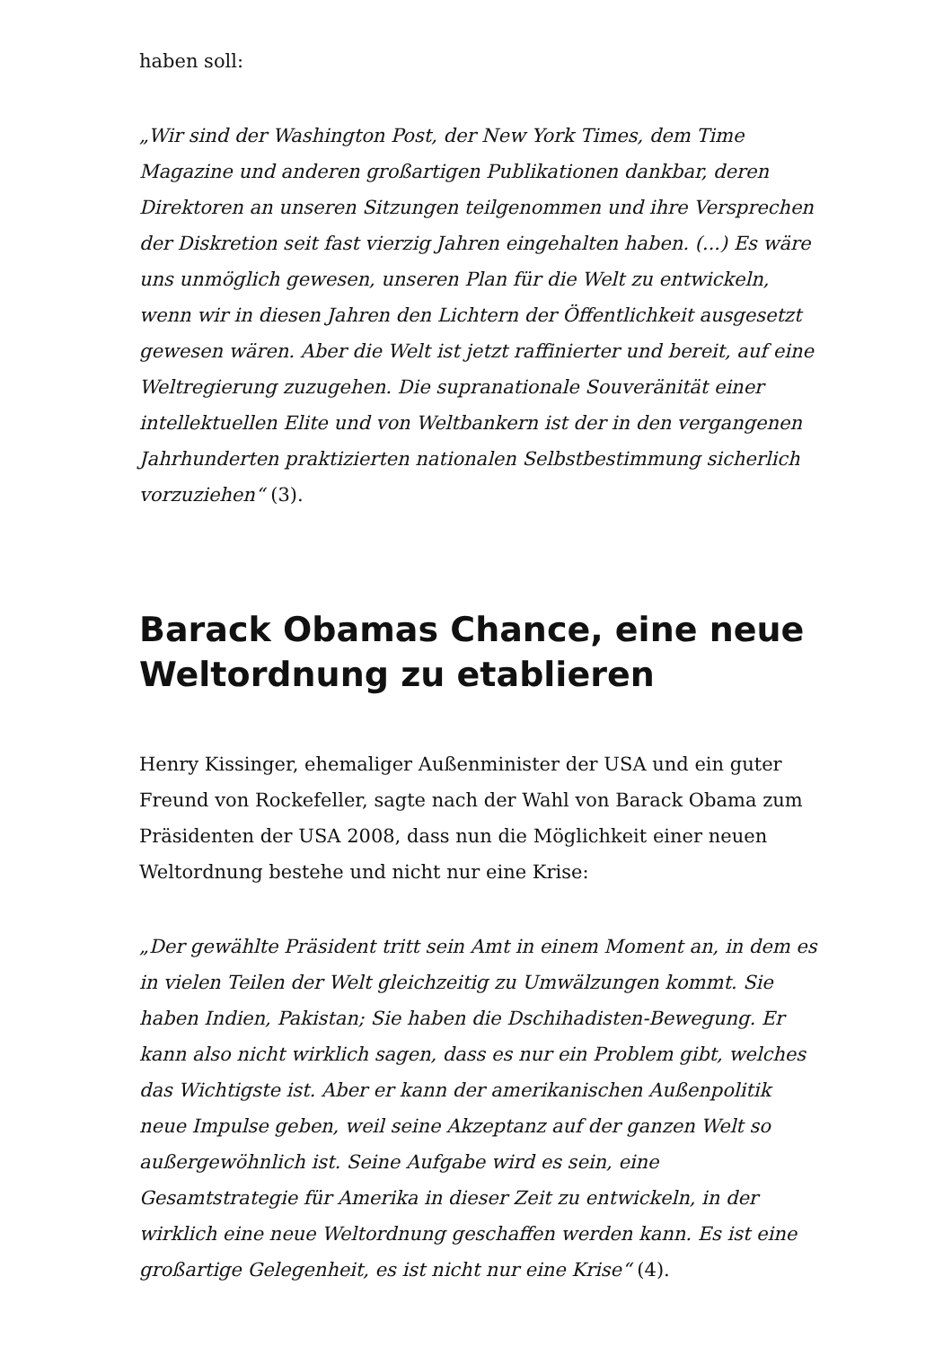haben soll:
„Wir sind der Washington Post, der New York Times, dem Time Magazine und anderen großartigen Publikationen dankbar, deren Direktoren an unseren Sitzungen teilgenommen und ihre Versprechen der Diskretion seit fast vierzig Jahren eingehalten haben. (...) Es wäre uns unmöglich gewesen, unseren Plan für die Welt zu entwickeln, wenn wir in diesen Jahren den Lichtern der Öffentlichkeit ausgesetzt gewesen wären. Aber die Welt ist jetzt raffinierter und bereit, auf eine Weltregierung zuzugehen. Die supranationale Souveränität einer intellektuellen Elite und von Weltbankern ist der in den vergangenen Jahrhunderten praktizierten nationalen Selbstbestimmung sicherlich vorzuziehen“ (3).
Barack Obamas Chance, eine neue Weltordnung zu etablieren
Henry Kissinger, ehemaliger Außenminister der USA und ein guter Freund von Rockefeller, sagte nach der Wahl von Barack Obama zum Präsidenten der USA 2008, dass nun die Möglichkeit einer neuen Weltordnung bestehe und nicht nur eine Krise:
„Der gewählte Präsident tritt sein Amt in einem Moment an, in dem es in vielen Teilen der Welt gleichzeitig zu Umwälzungen kommt. Sie haben Indien, Pakistan; Sie haben die Dschihadisten-Bewegung. Er kann also nicht wirklich sagen, dass es nur ein Problem gibt, welches das Wichtigste ist. Aber er kann der amerikanischen Außenpolitik neue Impulse geben, weil seine Akzeptanz auf der ganzen Welt so außergewöhnlich ist. Seine Aufgabe wird es sein, eine Gesamtstrategie für Amerika in dieser Zeit zu entwickeln, in der wirklich eine neue Weltordnung geschaffen werden kann. Es ist eine großartige Gelegenheit, es ist nicht nur eine Krise“ (4).